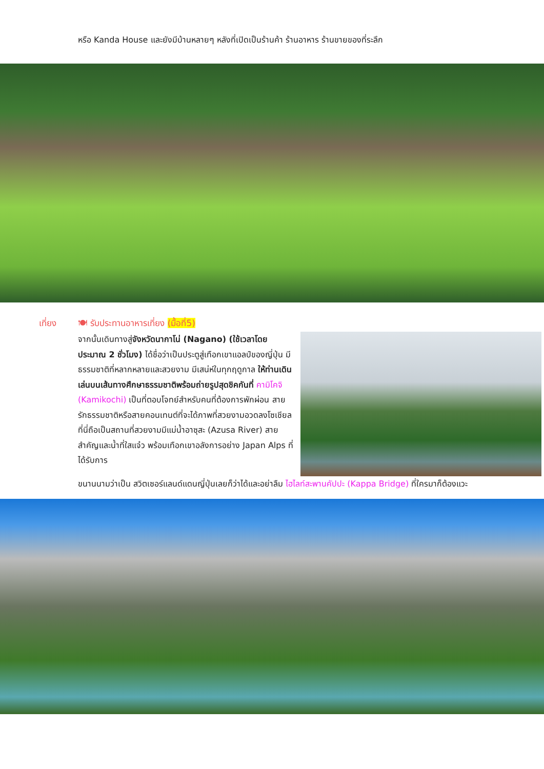หรือ Kanda House และยังมีบ้านหลายๆ หลังที่เปิดเป็นร้านค้า ร้านอาหาร ร้านขายของที่ระลึก
เที่ยง 🍽 รับประทานอาหารเที่ยง (มื้อที่5)
จากนั้นเดินทางสู่จังหวัดนากาโน่ (Nagano) (ใช้เวลาโดยประมาณ 2 ชั่วโมง) ได้ชื่อว่าเป็นประตูสู่เทือกเขาแอลป์ของญี่ปุ่น มีธรรมชาติที่หลากหลายและสวยงาม มีเสน่ห์ในทุกฤดูกาล ให้ท่านเดินเล่นบนเส้นทางศึกษาธรรมชาติพร้อมถ่ายรูปสุดชิคกันที่ คามิโคจิ (Kamikochi) เป็นที่ตอบโจทย์สำหรับคนที่ต้องการพักผ่อน สายรักธรรมชาติหรือสายคอนเทนต์ที่จะได้ภาพที่สวยงามอวดลงโซเชียล ที่นี่ถือเป็นสถานที่สวยงามมีแม่น้ำอาซุสะ (Azusa River) สายสำคัญและน้ำที่ใสแจ๋ว พร้อมเทือกเขาอลังการอย่าง Japan Alps ที่ได้รับการ
ขนานนามว่าเป็น สวิตเซอร์แลนด์แดนญี่ปุ่นเลยก็ว่าได้และอย่าลืม ไฮไลท์สะพานคัปปะ (Kappa Bridge) ที่ใครมาก็ต้องแวะ